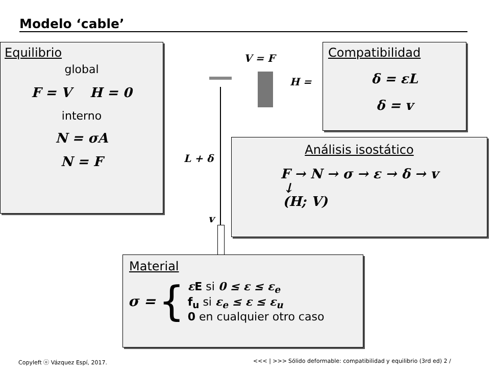Modelo ‘cable’
V = F
H =
L + δ
v
Equilibrio
global
F = V H = 0
interno
N = σA
N = F
Compatibilidad
δ = εL
δ = v
Análisis isostático
F → N → σ → ε → δ → v
↓
(H; V)
Material
σ =
{
εE si 0 ≤ ε ≤ ε<sub>e</sub>
f<sub>u</sub> si ε<sub>e</sub> ≤ ε ≤ ε<sub>u</sub>
0 en cualquier otro caso
Copyleft ⓞ Vázquez Espí, 2017. <<< | >>>
Sólido deformable: compatibilidad y equilibrio (3rd ed) 2 /